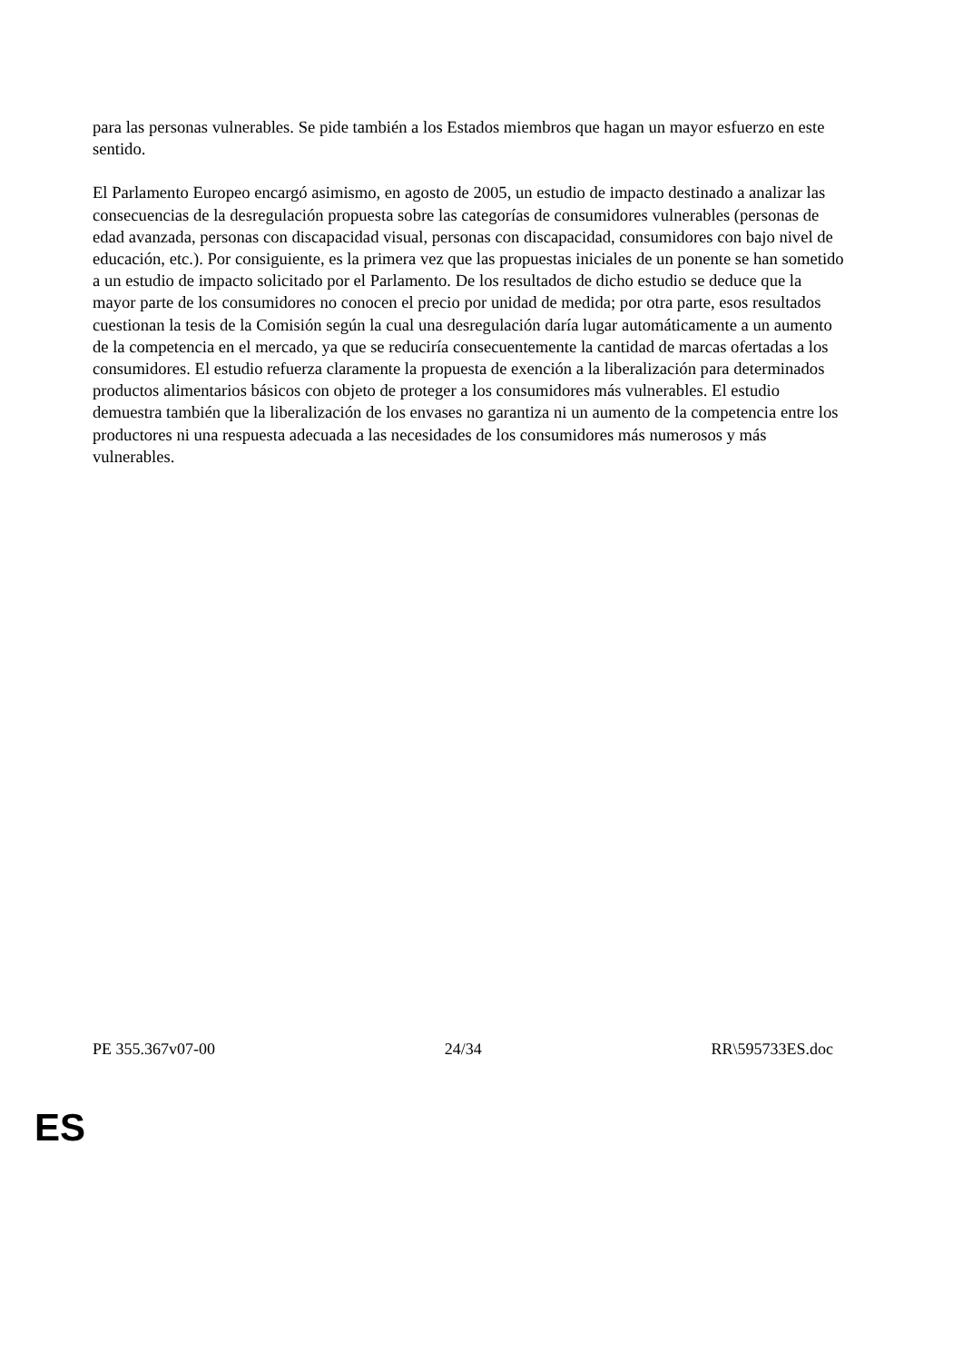para las personas vulnerables. Se pide también a los Estados miembros que hagan un mayor esfuerzo en este sentido.
El Parlamento Europeo encargó asimismo, en agosto de 2005, un estudio de impacto destinado a analizar las consecuencias de la desregulación propuesta sobre las categorías de consumidores vulnerables (personas de edad avanzada, personas con discapacidad visual, personas con discapacidad, consumidores con bajo nivel de educación, etc.). Por consiguiente, es la primera vez que las propuestas iniciales de un ponente se han sometido a un estudio de impacto solicitado por el Parlamento. De los resultados de dicho estudio se deduce que la mayor parte de los consumidores no conocen el precio por unidad de medida; por otra parte, esos resultados cuestionan la tesis de la Comisión según la cual una desregulación daría lugar automáticamente a un aumento de la competencia en el mercado, ya que se reduciría consecuentemente la cantidad de marcas ofertadas a los consumidores. El estudio refuerza claramente la propuesta de exención a la liberalización para determinados productos alimentarios básicos con objeto de proteger a los consumidores más vulnerables. El estudio demuestra también que la liberalización de los envases no garantiza ni un aumento de la competencia entre los productores ni una respuesta adecuada a las necesidades de los consumidores más numerosos y más vulnerables.
PE 355.367v07-00 24/34 RR\595733ES.doc
ES